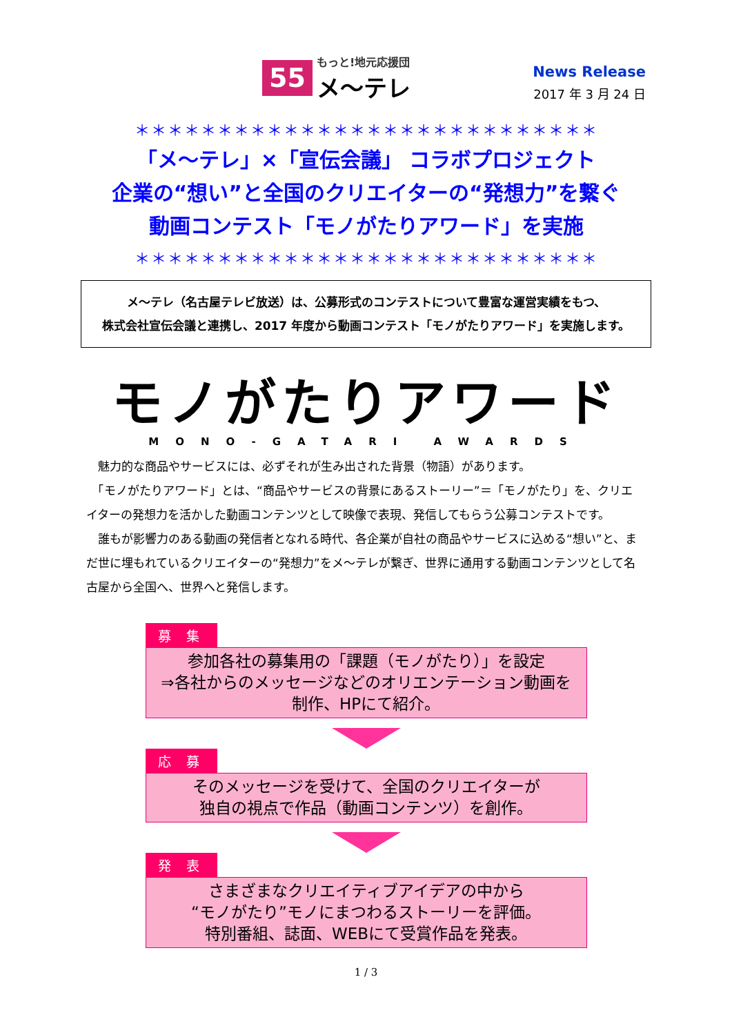55 もっと!地元応援団
メ～テレ
News Release
2017 年 3 月 24 日
＊＊＊＊＊＊＊＊＊＊＊＊＊＊＊＊＊＊＊＊＊＊＊＊＊＊＊＊
「メ～テレ」×「宣伝会議」 コラボプロジェクト
企業の“想い”と全国のクリエイターの“発想力”を繋ぐ
動画コンテスト「モノがたりアワード」を実施
＊＊＊＊＊＊＊＊＊＊＊＊＊＊＊＊＊＊＊＊＊＊＊＊＊＊＊＊
メ～テレ（名古屋テレビ放送）は、公募形式のコンテストについて豊富な運営実績をもつ、
株式会社宣伝会議と連携し、2017 年度から動画コンテスト「モノがたりアワード」を実施します。
モノがたりアワード
MONO-GATARI AWARDS
　魅力的な商品やサービスには、必ずそれが生み出された背景（物語）があります。
　「モノがたりアワード」とは、“商品やサービスの背景にあるストーリー”＝「モノがたり」を、クリエイターの発想力を活かした動画コンテンツとして映像で表現、発信してもらう公募コンテストです。
　誰もが影響力のある動画の発信者となれる時代、各企業が自社の商品やサービスに込める“想い”と、まだ世に埋もれているクリエイターの“発想力”をメ～テレが繋ぎ、世界に通用する動画コンテンツとして名古屋から全国へ、世界へと発信します。
募 集
参加各社の募集用の「課題（モノがたり）」を設定
⇒各社からのメッセージなどのオリエンテーション動画を
制作、HPにて紹介。
応 募
そのメッセージを受けて、全国のクリエイターが
独自の視点で作品（動画コンテンツ）を創作。
発 表
さまざまなクリエイティブアイデアの中から
“モノがたり”モノにまつわるストーリーを評価。
特別番組、誌面、WEBにて受賞作品を発表。
1 / 3